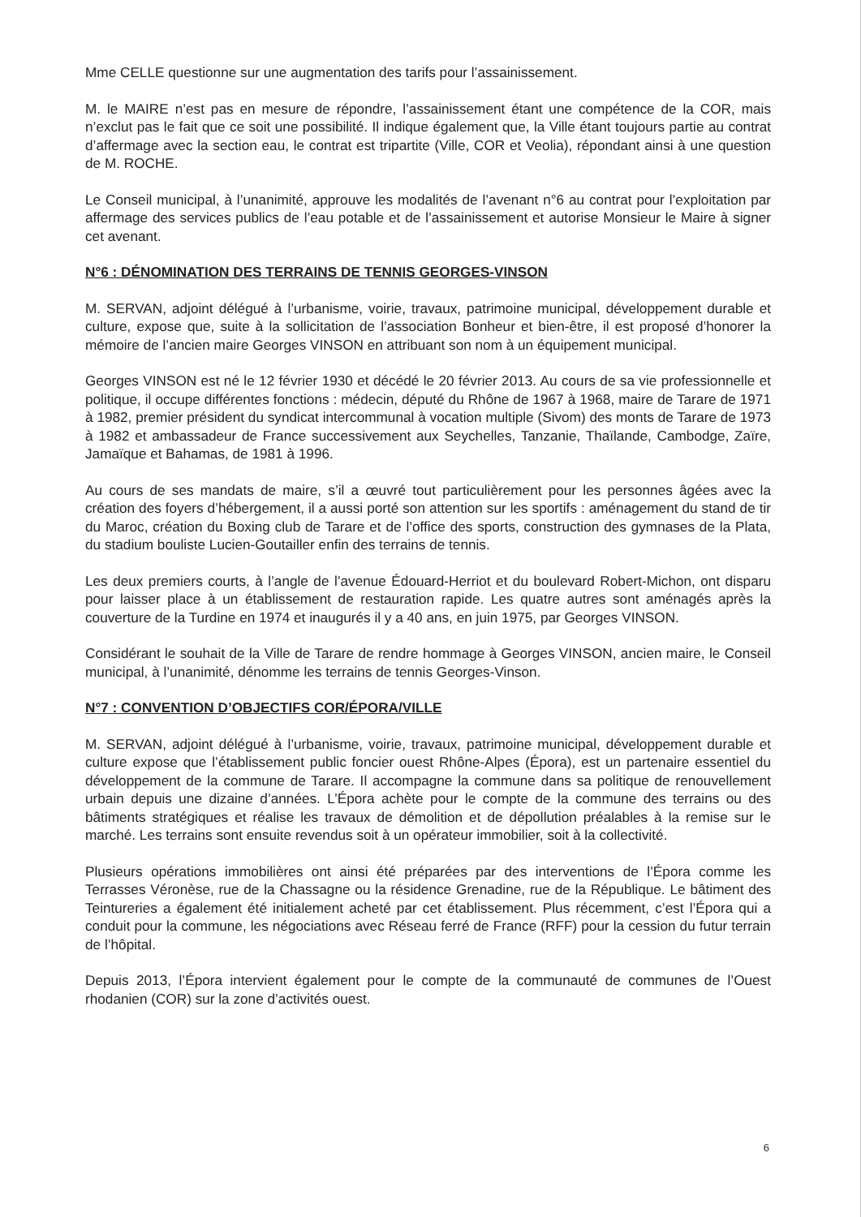Mme CELLE questionne sur une augmentation des tarifs pour l’assainissement.
M. le MAIRE n’est pas en mesure de répondre, l’assainissement étant une compétence de la COR, mais n’exclut pas le fait que ce soit une possibilité. Il indique également que, la Ville étant toujours partie au contrat d’affermage avec la section eau, le contrat est tripartite (Ville, COR et Veolia), répondant ainsi à une question de M. ROCHE.
Le Conseil municipal, à l’unanimité, approuve les modalités de l’avenant n°6 au contrat pour l’exploitation par affermage des services publics de l’eau potable et de l’assainissement et autorise Monsieur le Maire à signer cet avenant.
N°6 : DÉNOMINATION DES TERRAINS DE TENNIS GEORGES-VINSON
M. SERVAN, adjoint délégué à l’urbanisme, voirie, travaux, patrimoine municipal, développement durable et culture, expose que, suite à la sollicitation de l’association Bonheur et bien-être, il est proposé d’honorer la mémoire de l’ancien maire Georges VINSON en attribuant son nom à un équipement municipal.
Georges VINSON est né le 12 février 1930 et décédé le 20 février 2013. Au cours de sa vie professionnelle et politique, il occupe différentes fonctions : médecin, député du Rhône de 1967 à 1968, maire de Tarare de 1971 à 1982, premier président du syndicat intercommunal à vocation multiple (Sivom) des monts de Tarare de 1973 à 1982 et ambassadeur de France successivement aux Seychelles, Tanzanie, Thaïlande, Cambodge, Zaïre, Jamaïque et Bahamas, de 1981 à 1996.
Au cours de ses mandats de maire, s’il a œuvré tout particulièrement pour les personnes âgées avec la création des foyers d’hébergement, il a aussi porté son attention sur les sportifs : aménagement du stand de tir du Maroc, création du Boxing club de Tarare et de l’office des sports, construction des gymnases de la Plata, du stadium bouliste Lucien-Goutailler enfin des terrains de tennis.
Les deux premiers courts, à l’angle de l’avenue Édouard-Herriot et du boulevard Robert-Michon, ont disparu pour laisser place à un établissement de restauration rapide. Les quatre autres sont aménagés après la couverture de la Turdine en 1974 et inaugurés il y a 40 ans, en juin 1975, par Georges VINSON.
Considérant le souhait de la Ville de Tarare de rendre hommage à Georges VINSON, ancien maire, le Conseil municipal, à l’unanimité, dénomme les terrains de tennis Georges-Vinson.
N°7 : CONVENTION D’OBJECTIFS COR/ÉPORA/VILLE
M. SERVAN, adjoint délégué à l’urbanisme, voirie, travaux, patrimoine municipal, développement durable et culture expose que l’établissement public foncier ouest Rhône-Alpes (Épora), est un partenaire essentiel du développement de la commune de Tarare. Il accompagne la commune dans sa politique de renouvellement urbain depuis une dizaine d’années. L’Épora achète pour le compte de la commune des terrains ou des bâtiments stratégiques et réalise les travaux de démolition et de dépollution préalables à la remise sur le marché. Les terrains sont ensuite revendus soit à un opérateur immobilier, soit à la collectivité.
Plusieurs opérations immobilières ont ainsi été préparées par des interventions de l’Épora comme les Terrasses Véronèse, rue de la Chassagne ou la résidence Grenadine, rue de la République. Le bâtiment des Teintureries a également été initialement acheté par cet établissement. Plus récemment, c’est l’Épora qui a conduit pour la commune, les négociations avec Réseau ferré de France (RFF) pour la cession du futur terrain de l’hôpital.
Depuis 2013, l’Épora intervient également pour le compte de la communauté de communes de l’Ouest rhodanien (COR) sur la zone d’activités ouest.
6